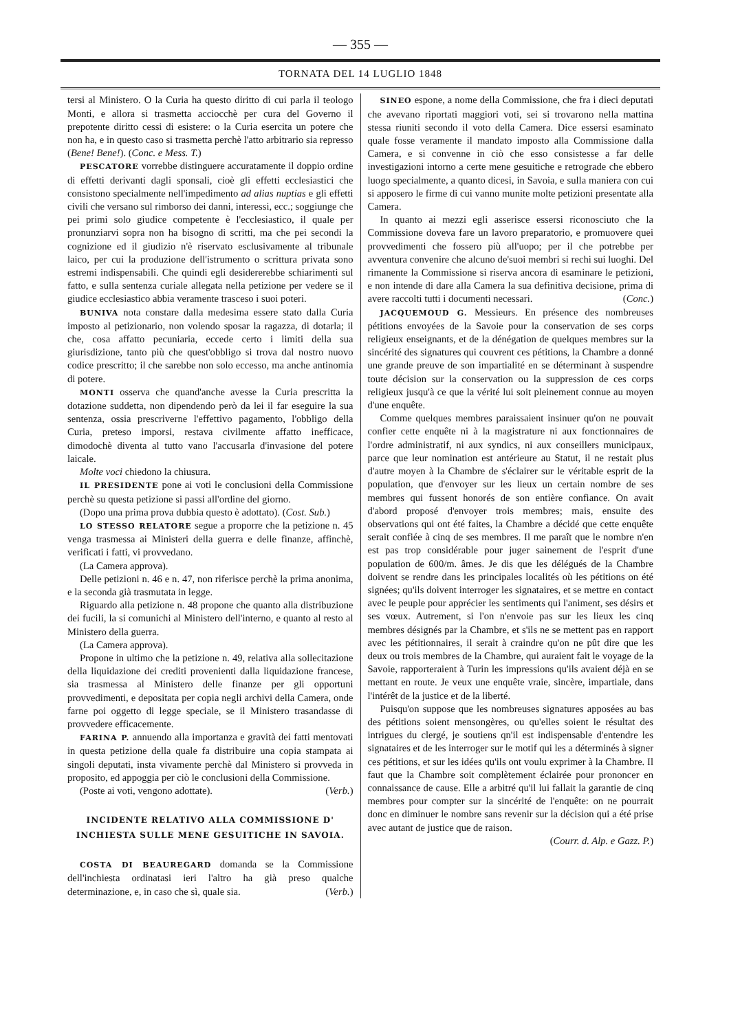— 355 —
TORNATA DEL 14 LUGLIO 1848
tersi al Ministero. O la Curia ha questo diritto di cui parla il teologo Monti, e allora si trasmetta acciocchè per cura del Governo il prepotente diritto cessi di esistere: o la Curia esercita un potere che non ha, e in questo caso si trasmetta perchè l'atto arbitrario sia represso (Bene! Bene!). (Conc. e Mess. T.)
PESCATORE vorrebbe distinguere accuratamente il doppio ordine di effetti derivanti dagli sponsali, cioè gli effetti ecclesiastici che consistono specialmente nell'impedimento ad alias nuptias e gli effetti civili che versano sul rimborso dei danni, interessi, ecc.; soggiunge che pei primi solo giudice competente è l'ecclesiastico, il quale per pronunziarvi sopra non ha bisogno di scritti, ma che pei secondi la cognizione ed il giudizio n'è riservato esclusivamente al tribunale laico, per cui la produzione dell'istrumento o scrittura privata sono estremi indispensabili. Che quindi egli desidererebbe schiarimenti sul fatto, e sulla sentenza curiale allegata nella petizione per vedere se il giudice ecclesiastico abbia veramente trasceso i suoi poteri.
BUNIVA nota constare dalla medesima essere stato dalla Curia imposto al petizionario, non volendo sposar la ragazza, di dotarla; il che, cosa affatto pecuniaria, eccede certo i limiti della sua giurisdizione, tanto più che quest'obbligo si trova dal nostro nuovo codice prescritto; il che sarebbe non solo eccesso, ma anche antinomia di potere.
MONTI osserva che quand'anche avesse la Curia prescritta la dotazione suddetta, non dipendendo però da lei il far eseguire la sua sentenza, ossia prescriverne l'effettivo pagamento, l'obbligo della Curia, preteso imporsi, restava civilmente affatto inefficace, dimodochè diventa al tutto vano l'accusarla d'invasione del potere laicale.
Molte voci chiedono la chiusura.
IL PRESIDENTE pone ai voti le conclusioni della Commissione perchè su questa petizione si passi all'ordine del giorno.
(Dopo una prima prova dubbia questo è adottato). (Cost. Sub.)
LO STESSO RELATORE segue a proporre che la petizione n. 45 venga trasmessa ai Ministeri della guerra e delle finanze, affinchè, verificati i fatti, vi provvedano.
(La Camera approva).
Delle petizioni n. 46 e n. 47, non riferisce perchè la prima anonima, e la seconda già trasmutata in legge.
Riguardo alla petizione n. 48 propone che quanto alla distribuzione dei fucili, la si comunichi al Ministero dell'interno, e quanto al resto al Ministero della guerra.
(La Camera approva).
Propone in ultimo che la petizione n. 49, relativa alla sollecitazione della liquidazione dei crediti provenienti dalla liquidazione francese, sia trasmessa al Ministero delle finanze per gli opportuni provvedimenti, e depositata per copia negli archivi della Camera, onde farne poi oggetto di legge speciale, se il Ministero trasandasse di provvedere efficacemente.
FARINA P. annuendo alla importanza e gravità dei fatti mentovati in questa petizione della quale fa distribuire una copia stampata ai singoli deputati, insta vivamente perchè dal Ministero si provveda in proposito, ed appoggia per ciò le conclusioni della Commissione.
(Poste ai voti, vengono adottate). (Verb.)
INCIDENTE RELATIVO ALLA COMMISSIONE D' INCHIESTA SULLE MENE GESUITICHE IN SAVOIA.
COSTA DI BEAUREGARD domanda se la Commissione dell'inchiesta ordinatasi ieri l'altro ha già preso qualche determinazione, e, in caso che sì, quale sia. (Verb.)
SINEO espone, a nome della Commissione, che fra i dieci deputati che avevano riportati maggiori voti, sei si trovarono nella mattina stessa riuniti secondo il voto della Camera. Dice essersi esaminato quale fosse veramente il mandato imposto alla Commissione dalla Camera, e si convenne in ciò che esso consistesse a far delle investigazioni intorno a certe mene gesuitiche e retrograde che ebbero luogo specialmente, a quanto dicesi, in Savoia, e sulla maniera con cui si apposero le firme di cui vanno munite molte petizioni presentate alla Camera.
In quanto ai mezzi egli asserisce essersi riconosciuto che la Commissione doveva fare un lavoro preparatorio, e promuovere quei provvedimenti che fossero più all'uopo; per il che potrebbe per avventura convenire che alcuno de'suoi membri si rechi sui luoghi. Del rimanente la Commissione si riserva ancora di esaminare le petizioni, e non intende di dare alla Camera la sua definitiva decisione, prima di avere raccolti tutti i documenti necessari. (Conc.)
JACQUEMOUD G. Messieurs. En présence des nombreuses pétitions envoyées de la Savoie pour la conservation de ses corps religieux enseignants, et de la dénégation de quelques membres sur la sincérité des signatures qui couvrent ces pétitions, la Chambre a donné une grande preuve de son impartialité en se déterminant à suspendre toute décision sur la conservation ou la suppression de ces corps religieux jusqu'à ce que la vérité lui soit pleinement connue au moyen d'une enquête.
Comme quelques membres paraissaient insinuer qu'on ne pouvait confier cette enquête ni à la magistrature ni aux fonctionnaires de l'ordre administratif, ni aux syndics, ni aux conseillers municipaux, parce que leur nomination est antérieure au Statut, il ne restait plus d'autre moyen à la Chambre de s'éclairer sur le véritable esprit de la population, que d'envoyer sur les lieux un certain nombre de ses membres qui fussent honorés de son entière confiance. On avait d'abord proposé d'envoyer trois membres; mais, ensuite des observations qui ont été faites, la Chambre a décidé que cette enquête serait confiée à cinq de ses membres. Il me paraît que le nombre n'en est pas trop considérable pour juger sainement de l'esprit d'une population de 600/m. âmes. Je dis que les délégués de la Chambre doivent se rendre dans les principales localités où les pétitions on été signées; qu'ils doivent interroger les signataires, et se mettre en contact avec le peuple pour apprécier les sentiments qui l'animent, ses désirs et ses vœux. Autrement, si l'on n'envoie pas sur les lieux les cinq membres désignés par la Chambre, et s'ils ne se mettent pas en rapport avec les pétitionnaires, il serait à craindre qu'on ne pût dire que les deux ou trois membres de la Chambre, qui auraient fait le voyage de la Savoie, rapporteraient à Turin les impressions qu'ils avaient déjà en se mettant en route. Je veux une enquête vraie, sincère, impartiale, dans l'intérêt de la justice et de la liberté.
Puisqu'on suppose que les nombreuses signatures apposées au bas des pétitions soient mensongères, ou qu'elles soient le résultat des intrigues du clergé, je soutiens qn'il est indispensable d'entendre les signataires et de les interroger sur le motif qui les a déterminés à signer ces pétitions, et sur les idées qu'ils ont voulu exprimer à la Chambre. Il faut que la Chambre soit complètement éclairée pour prononcer en connaissance de cause. Elle a arbitré qu'il lui fallait la garantie de cinq membres pour compter sur la sincérité de l'enquête: on ne pourrait donc en diminuer le nombre sans revenir sur la décision qui a été prise avec autant de justice que de raison.
(Courr. d. Alp. e Gazz. P.)